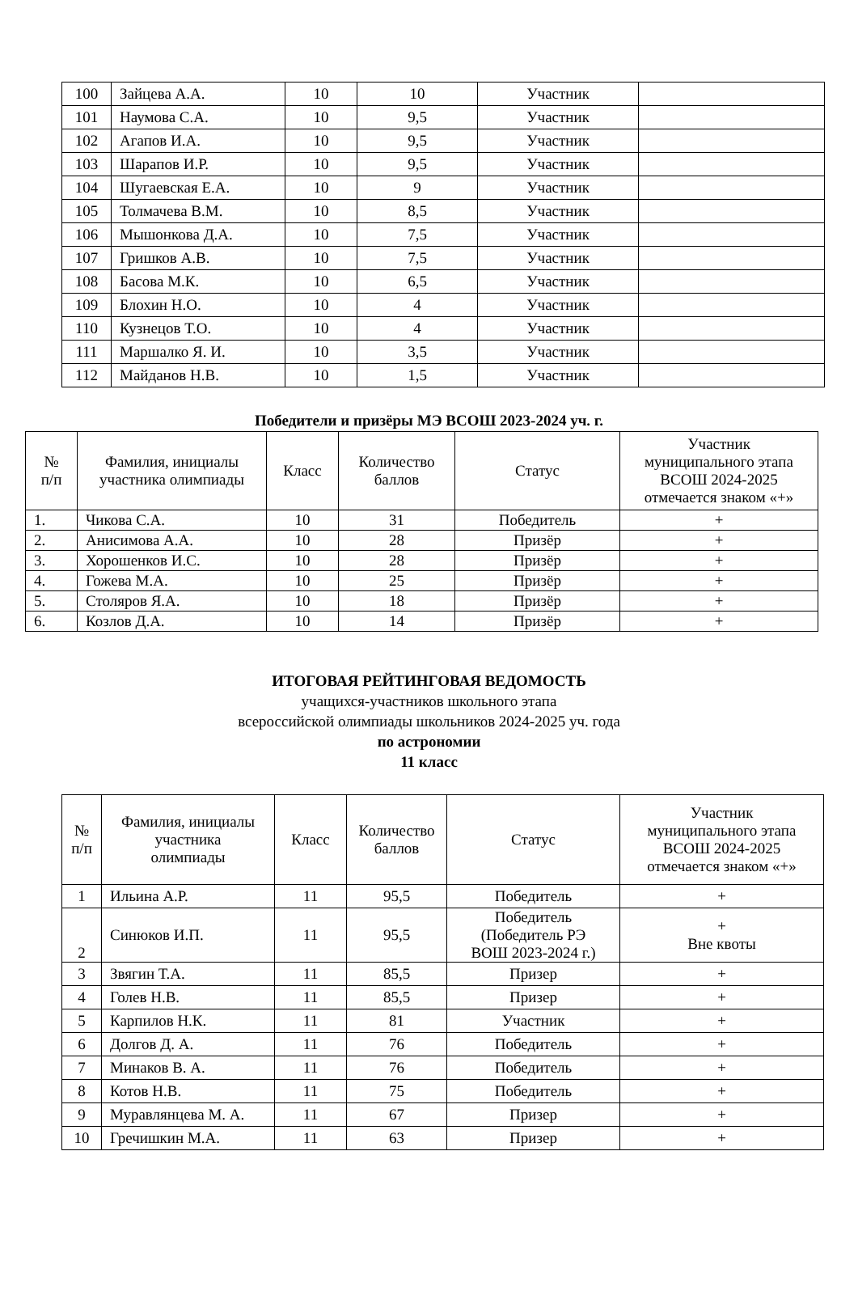| 100 | Зайцева А.А. | 10 | 10 | Участник | |
| 101 | Наумова С.А. | 10 | 9,5 | Участник | |
| 102 | Агапов И.А. | 10 | 9,5 | Участник | |
| 103 | Шарапов И.Р. | 10 | 9,5 | Участник | |
| 104 | Шугаевская Е.А. | 10 | 9 | Участник | |
| 105 | Толмачева В.М. | 10 | 8,5 | Участник | |
| 106 | Мышонкова Д.А. | 10 | 7,5 | Участник | |
| 107 | Гришков А.В. | 10 | 7,5 | Участник | |
| 108 | Басова М.К. | 10 | 6,5 | Участник | |
| 109 | Блохин Н.О. | 10 | 4 | Участник | |
| 110 | Кузнецов Т.О. | 10 | 4 | Участник | |
| 111 | Маршалко Я. И. | 10 | 3,5 | Участник | |
| 112 | Майданов Н.В. | 10 | 1,5 | Участник | |
Победители и призёры МЭ ВСОШ 2023-2024 уч. г.
| № п/п | Фамилия, инициалы участника олимпиады | Класс | Количество баллов | Статус | Участник муниципального этапа ВСОШ 2024-2025 отмечается знаком «+» |
| 1. | Чикова С.А. | 10 | 31 | Победитель | + |
| 2. | Анисимова А.А. | 10 | 28 | Призёр | + |
| 3. | Хорошенков И.С. | 10 | 28 | Призёр | + |
| 4. | Гожева М.А. | 10 | 25 | Призёр | + |
| 5. | Столяров Я.А. | 10 | 18 | Призёр | + |
| 6. | Козлов Д.А. | 10 | 14 | Призёр | + |
ИТОГОВАЯ РЕЙТИНГОВАЯ ВЕДОМОСТЬ
учащихся-участников школьного этапа
всероссийской олимпиады школьников 2024-2025 уч. года
по астрономии
11 класс
| № п/п | Фамилия, инициалы участника олимпиады | Класс | Количество баллов | Статус | Участник муниципального этапа ВСОШ 2024-2025 отмечается знаком «+» |
| 1 | Ильина А.Р. | 11 | 95,5 | Победитель | + |
| 2 | Синюков И.П. | 11 | 95,5 | Победитель (Победитель РЭ ВОШ 2023-2024 г.) | + Вне квоты |
| 3 | Звягин Т.А. | 11 | 85,5 | Призер | + |
| 4 | Голев Н.В. | 11 | 85,5 | Призер | + |
| 5 | Карпилов Н.К. | 11 | 81 | Участник | + |
| 6 | Долгов Д. А. | 11 | 76 | Победитель | + |
| 7 | Минаков В. А. | 11 | 76 | Победитель | + |
| 8 | Котов Н.В. | 11 | 75 | Победитель | + |
| 9 | Муравлянцева М. А. | 11 | 67 | Призер | + |
| 10 | Гречишкин М.А. | 11 | 63 | Призер | + |